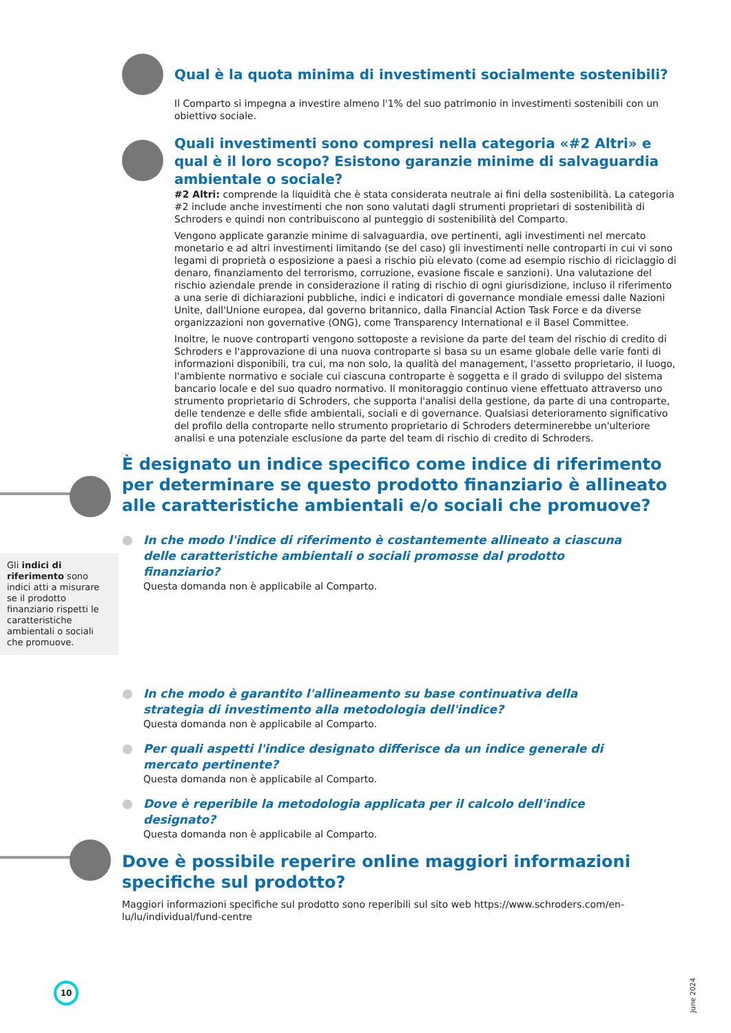Qual è la quota minima di investimenti socialmente sostenibili?
Il Comparto si impegna a investire almeno l'1% del suo patrimonio in investimenti sostenibili con un obiettivo sociale.
Quali investimenti sono compresi nella categoria «#2 Altri» e qual è il loro scopo? Esistono garanzie minime di salvaguardia ambientale o sociale?
#2 Altri: comprende la liquidità che è stata considerata neutrale ai fini della sostenibilità. La categoria #2 include anche investimenti che non sono valutati dagli strumenti proprietari di sostenibilità di Schroders e quindi non contribuiscono al punteggio di sostenibilità del Comparto.
Vengono applicate garanzie minime di salvaguardia, ove pertinenti, agli investimenti nel mercato monetario e ad altri investimenti limitando (se del caso) gli investimenti nelle controparti in cui vi sono legami di proprietà o esposizione a paesi a rischio più elevato (come ad esempio rischio di riciclaggio di denaro, finanziamento del terrorismo, corruzione, evasione fiscale e sanzioni). Una valutazione del rischio aziendale prende in considerazione il rating di rischio di ogni giurisdizione, incluso il riferimento a una serie di dichiarazioni pubbliche, indici e indicatori di governance mondiale emessi dalle Nazioni Unite, dall'Unione europea, dal governo britannico, dalla Financial Action Task Force e da diverse organizzazioni non governative (ONG), come Transparency International e il Basel Committee.
Inoltre, le nuove controparti vengono sottoposte a revisione da parte del team del rischio di credito di Schroders e l'approvazione di una nuova controparte si basa su un esame globale delle varie fonti di informazioni disponibili, tra cui, ma non solo, la qualità del management, l'assetto proprietario, il luogo, l'ambiente normativo e sociale cui ciascuna controparte è soggetta e il grado di sviluppo del sistema bancario locale e del suo quadro normativo. Il monitoraggio continuo viene effettuato attraverso uno strumento proprietario di Schroders, che supporta l'analisi della gestione, da parte di una controparte, delle tendenze e delle sfide ambientali, sociali e di governance. Qualsiasi deterioramento significativo del profilo della controparte nello strumento proprietario di Schroders determinerebbe un'ulteriore analisi e una potenziale esclusione da parte del team di rischio di credito di Schroders.
È designato un indice specifico come indice di riferimento per determinare se questo prodotto finanziario è allineato alle caratteristiche ambientali e/o sociali che promuove?
Gli indici di riferimento sono indici atti a misurare se il prodotto finanziario rispetti le caratteristiche ambientali o sociali che promuove.
In che modo l'indice di riferimento è costantemente allineato a ciascuna delle caratteristiche ambientali o sociali promosse dal prodotto finanziario?
Questa domanda non è applicabile al Comparto.
In che modo è garantito l'allineamento su base continuativa della strategia di investimento alla metodologia dell'indice?
Questa domanda non è applicabile al Comparto.
Per quali aspetti l'indice designato differisce da un indice generale di mercato pertinente?
Questa domanda non è applicabile al Comparto.
Dove è reperibile la metodologia applicata per il calcolo dell'indice designato?
Questa domanda non è applicabile al Comparto.
Dove è possibile reperire online maggiori informazioni specifiche sul prodotto?
Maggiori informazioni specifiche sul prodotto sono reperibili sul sito web https://www.schroders.com/en-lu/lu/individual/fund-centre
10
June 2024